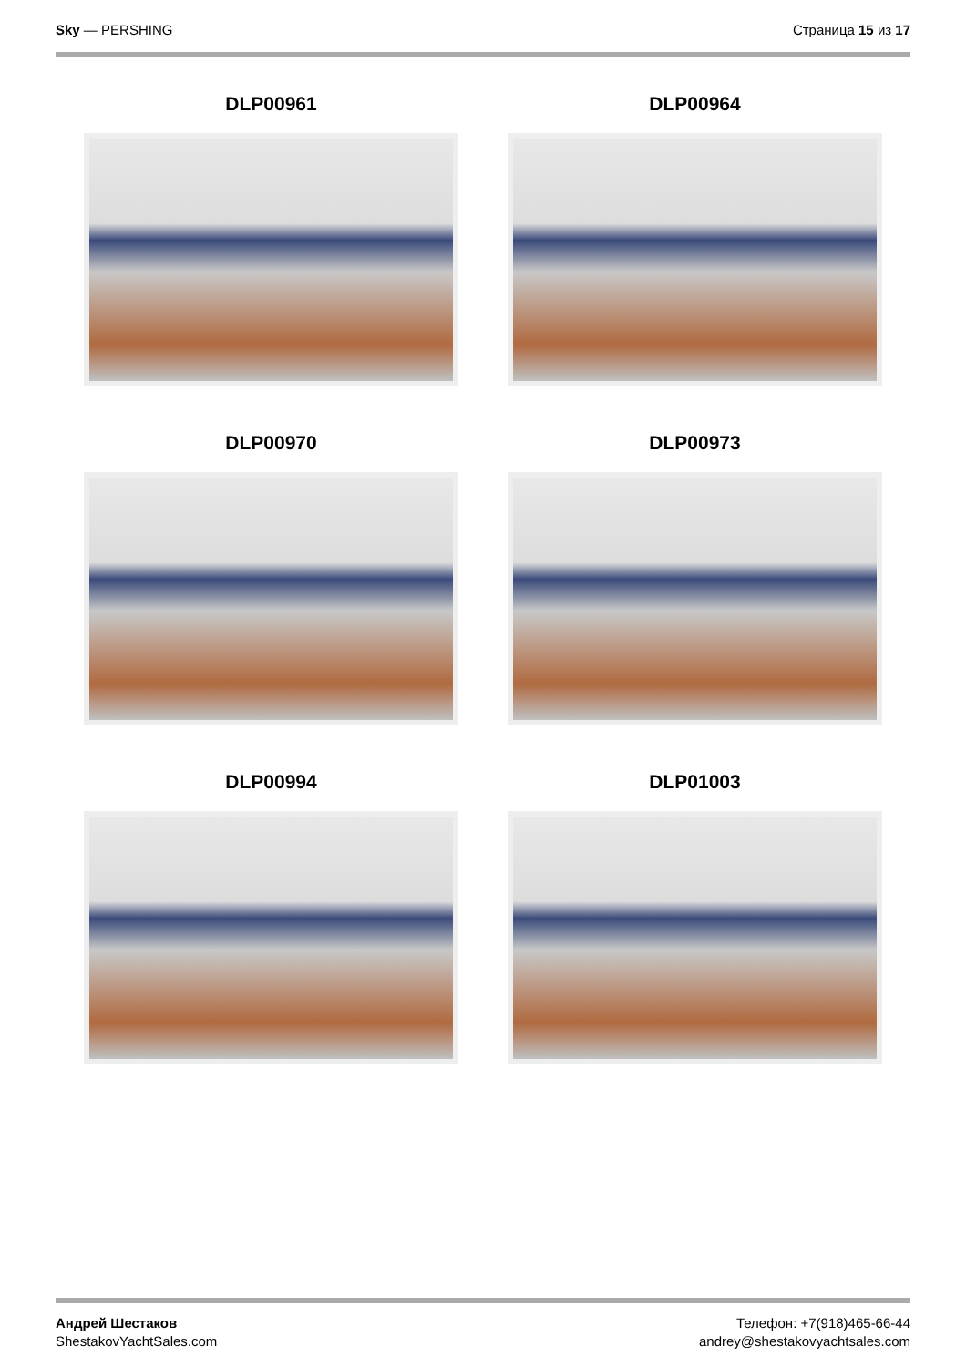Sky — PERSHING Страница 15 из 17
DLP00961
DLP00964
DLP00970
DLP00973
DLP00994
DLP01003
Андрей Шестаков
ShestakovYachtSales.com
Телефон: +7(918)465-66-44
andrey@shestakovyachtsales.com